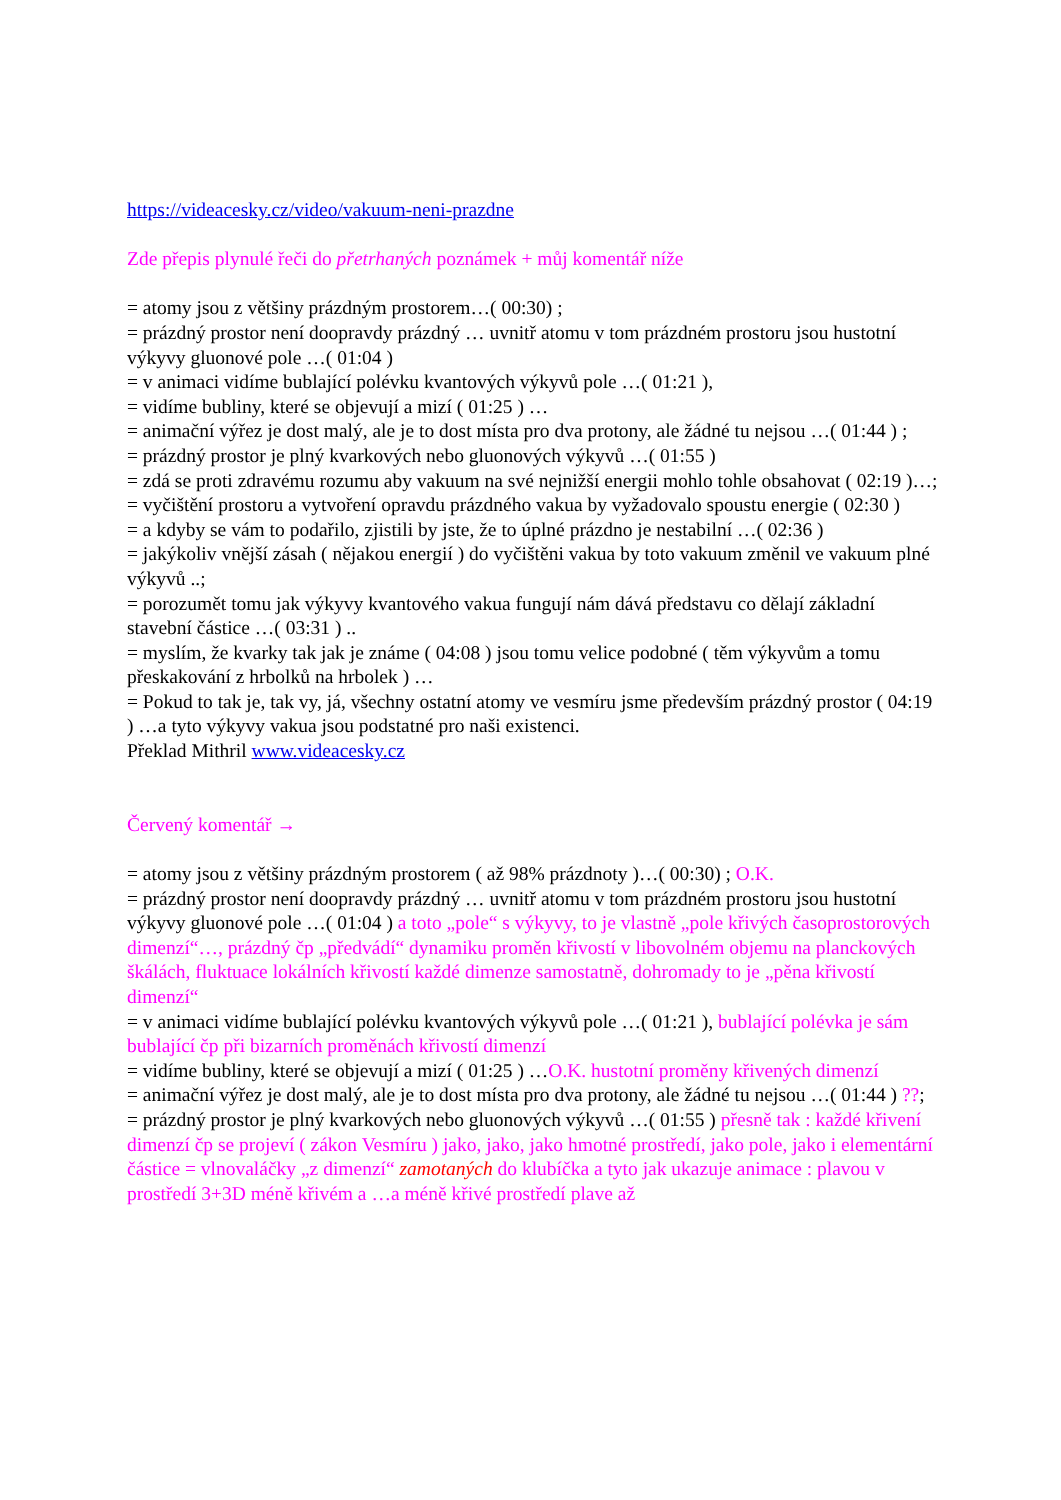https://videacesky.cz/video/vakuum-neni-prazdne
Zde přepis plynulé řeči do přetrhaných poznámek + můj komentář níže
= atomy jsou z většiny prázdným prostorem…( 00:30) ;
= prázdný prostor není doopravdy prázdný … uvnitř atomu v tom prázdném prostoru jsou hustotní výkyvy gluonové pole …( 01:04 )
= v animaci vidíme bublající polévku kvantových výkyvů pole …( 01:21 ),
= vidíme bubliny, které se objevují a mizí ( 01:25 ) …
= animační výřez je dost malý, ale je to dost místa pro dva protony, ale žádné tu nejsou …( 01:44 ) ;
= prázdný prostor je plný kvarkových nebo gluonových výkyvů …( 01:55 )
= zdá se proti zdravému rozumu aby vakuum na své nejnižší energii mohlo tohle obsahovat ( 02:19 )…;
= vyčištění prostoru a vytvoření opravdu prázdného vakua by vyžadovalo spoustu energie ( 02:30 )
= a kdyby se vám to podařilo, zjistili by jste, že to úplné prázdno je nestabilní …( 02:36 )
= jakýkoliv vnější zásah ( nějakou energií ) do vyčištěni vakua by toto vakuum změnil ve vakuum plné výkyvů ..;
= porozumět tomu jak výkyvy kvantového vakua fungují nám dává představu co dělají základní stavební částice …( 03:31 ) ..
= myslím, že kvarky tak jak je známe ( 04:08 ) jsou tomu velice podobné ( těm výkyvům a tomu přeskakování z hrbolků na hrbolek ) …
= Pokud to tak je, tak vy, já, všechny ostatní atomy ve vesmíru jsme především prázdný prostor ( 04:19 ) …a tyto výkyvy vakua jsou podstatné pro naši existenci.
Překlad Mithril www.videacesky.cz
Červený komentář →
= atomy jsou z většiny prázdným prostorem ( až 98% prázdnoty )…( 00:30) ; O.K.
= prázdný prostor není doopravdy prázdný … uvnitř atomu v tom prázdném prostoru jsou hustotní výkyvy gluonové pole …( 01:04 ) a toto „pole“ s výkyvy, to je vlastně „pole křivých časoprostorových dimenzí“…, prázdný čp „předvádí“ dynamiku proměn křivostí v libovolném objemu na planckových škálách, fluktuace lokálních křivostí každé dimenze samostatně, dohromady to je „pěna křivostí dimenzí“
= v animaci vidíme bublající polévku kvantových výkyvů pole …( 01:21 ), bublající polévka je sám bublající čp při bizarních proměnách křivostí dimenzí
= vidíme bubliny, které se objevují a mizí ( 01:25 ) …O.K. hustotní proměny křivených dimenzí
= animační výřez je dost malý, ale je to dost místa pro dva protony, ale žádné tu nejsou …( 01:44 ) ??;
= prázdný prostor je plný kvarkových nebo gluonových výkyvů …( 01:55 ) přesně tak : každé křivení dimenzí čp se projeví ( zákon Vesmíru ) jako, jako, jako hmotné prostředí, jako pole, jako i elementární částice = vlnovaláčky „z dimenzí“ zamotaných do klubíčka a tyto jak ukazuje animace : plavou v prostředí 3+3D méně křivém a …a méně křivé prostředí plave až